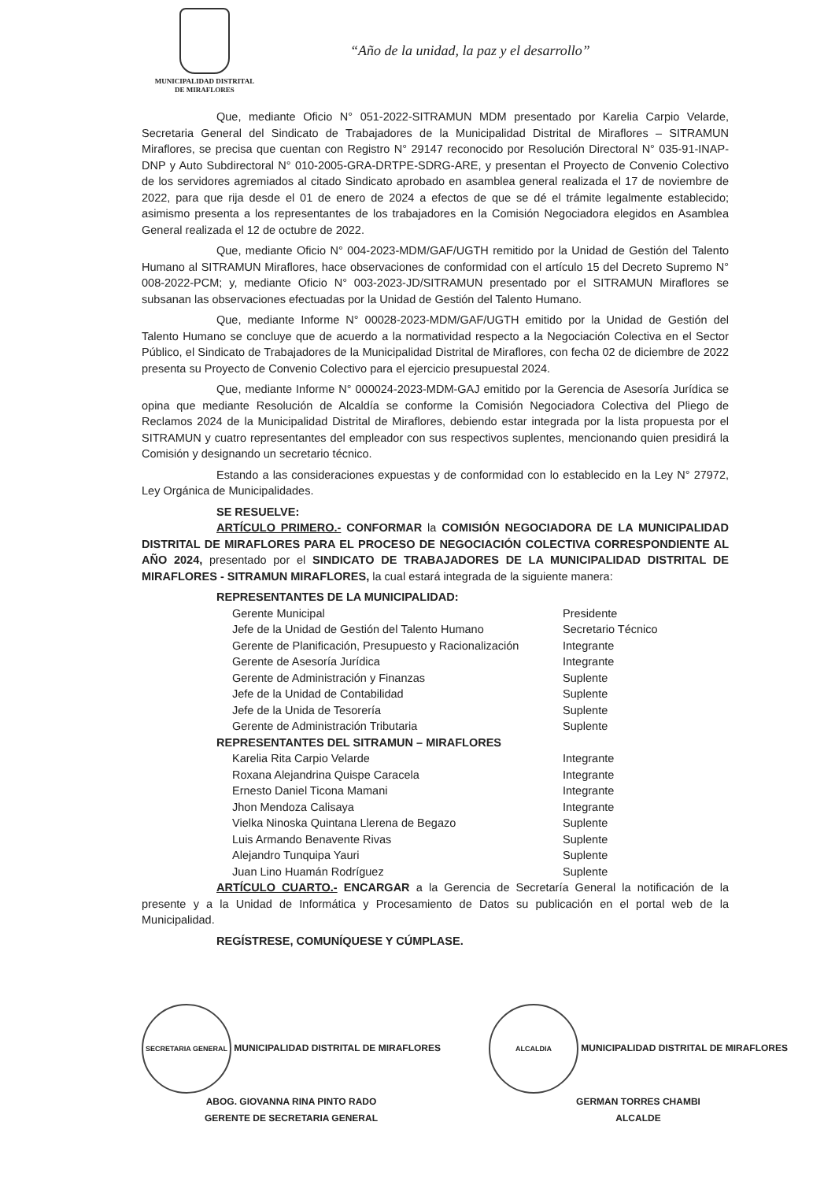MUNICIPALIDAD DISTRITAL
DE MIRAFLORES
“Año de la unidad, la paz y el desarrollo”
Que, mediante Oficio N° 051-2022-SITRAMUN MDM presentado por Karelia Carpio Velarde, Secretaria General del Sindicato de Trabajadores de la Municipalidad Distrital de Miraflores – SITRAMUN Miraflores, se precisa que cuentan con Registro N° 29147 reconocido por Resolución Directoral N° 035-91-INAP-DNP y Auto Subdirectoral N° 010-2005-GRA-DRTPE-SDRG-ARE, y presentan el Proyecto de Convenio Colectivo de los servidores agremiados al citado Sindicato aprobado en asamblea general realizada el 17 de noviembre de 2022, para que rija desde el 01 de enero de 2024 a efectos de que se dé el trámite legalmente establecido; asimismo presenta a los representantes de los trabajadores en la Comisión Negociadora elegidos en Asamblea General realizada el 12 de octubre de 2022.
Que, mediante Oficio N° 004-2023-MDM/GAF/UGTH remitido por la Unidad de Gestión del Talento Humano al SITRAMUN Miraflores, hace observaciones de conformidad con el artículo 15 del Decreto Supremo N° 008-2022-PCM; y, mediante Oficio N° 003-2023-JD/SITRAMUN presentado por el SITRAMUN Miraflores se subsanan las observaciones efectuadas por la Unidad de Gestión del Talento Humano.
Que, mediante Informe N° 00028-2023-MDM/GAF/UGTH emitido por la Unidad de Gestión del Talento Humano se concluye que de acuerdo a la normatividad respecto a la Negociación Colectiva en el Sector Público, el Sindicato de Trabajadores de la Municipalidad Distrital de Miraflores, con fecha 02 de diciembre de 2022 presenta su Proyecto de Convenio Colectivo para el ejercicio presupuestal 2024.
Que, mediante Informe N° 000024-2023-MDM-GAJ emitido por la Gerencia de Asesoría Jurídica se opina que mediante Resolución de Alcaldía se conforme la Comisión Negociadora Colectiva del Pliego de Reclamos 2024 de la Municipalidad Distrital de Miraflores, debiendo estar integrada por la lista propuesta por el SITRAMUN y cuatro representantes del empleador con sus respectivos suplentes, mencionando quien presidirá la Comisión y designando un secretario técnico.
Estando a las consideraciones expuestas y de conformidad con lo establecido en la Ley N° 27972, Ley Orgánica de Municipalidades.
SE RESUELVE:
ARTÍCULO PRIMERO.- CONFORMAR la COMISIÓN NEGOCIADORA DE LA MUNICIPALIDAD DISTRITAL DE MIRAFLORES PARA EL PROCESO DE NEGOCIACIÓN COLECTIVA CORRESPONDIENTE AL AÑO 2024, presentado por el SINDICATO DE TRABAJADORES DE LA MUNICIPALIDAD DISTRITAL DE MIRAFLORES - SITRAMUN MIRAFLORES, la cual estará integrada de la siguiente manera:
REPRESENTANTES DE LA MUNICIPALIDAD:
| Gerente Municipal | Presidente |
| Jefe de la Unidad de Gestión del Talento Humano | Secretario Técnico |
| Gerente de Planificación, Presupuesto y Racionalización | Integrante |
| Gerente de Asesoría Jurídica | Integrante |
| Gerente de Administración y Finanzas | Suplente |
| Jefe de la Unidad de Contabilidad | Suplente |
| Jefe de la Unida de Tesorería | Suplente |
| Gerente de Administración Tributaria | Suplente |
REPRESENTANTES DEL SITRAMUN – MIRAFLORES
| Karelia Rita Carpio Velarde | Integrante |
| Roxana Alejandrina Quispe Caracela | Integrante |
| Ernesto Daniel Ticona Mamani | Integrante |
| Jhon Mendoza Calisaya | Integrante |
| Vielka Ninoska Quintana Llerena de Begazo | Suplente |
| Luis Armando Benavente Rivas | Suplente |
| Alejandro Tunquipa Yauri | Suplente |
| Juan Lino Huamán Rodríguez | Suplente |
ARTÍCULO CUARTO.- ENCARGAR a la Gerencia de Secretaría General la notificación de la presente y a la Unidad de Informática y Procesamiento de Datos su publicación en el portal web de la Municipalidad.
REGÍSTRESE, COMUNÍQUESE Y CÚMPLASE.
SECRETARIA GENERAL MUNICIPALIDAD DISTRITAL DE MIRAFLORES
ABOG. GIOVANNA RINA PINTO RADO
GERENTE DE SECRETARIA GENERAL
ALCALDIA MUNICIPALIDAD DISTRITAL DE MIRAFLORES
GERMAN TORRES CHAMBI
ALCALDE